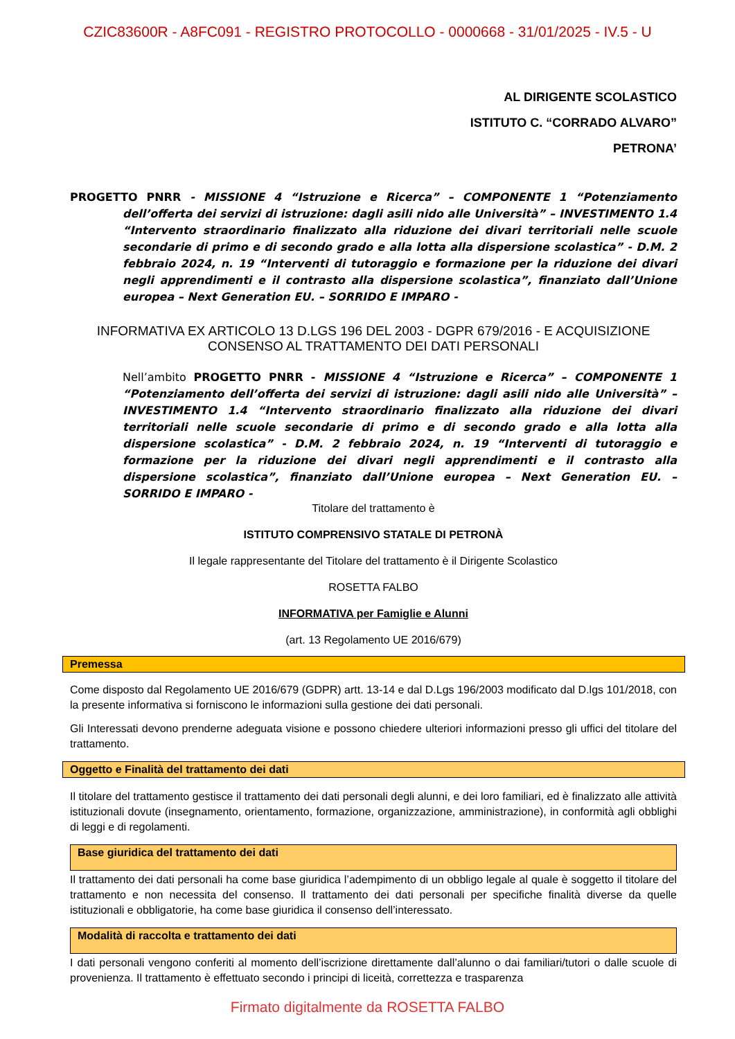CZIC83600R - A8FC091 - REGISTRO PROTOCOLLO - 0000668 - 31/01/2025 - IV.5 - U
AL DIRIGENTE SCOLASTICO
ISTITUTO C. “CORRADO ALVARO”
PETRONA’
PROGETTO PNRR - MISSIONE 4 “Istruzione e Ricerca” – COMPONENTE 1 “Potenziamento dell’offerta dei servizi di istruzione: dagli asili nido alle Università” – INVESTIMENTO 1.4 “Intervento straordinario finalizzato alla riduzione dei divari territoriali nelle scuole secondarie di primo e di secondo grado e alla lotta alla dispersione scolastica” - D.M. 2 febbraio 2024, n. 19 “Interventi di tutoraggio e formazione per la riduzione dei divari negli apprendimenti e il contrasto alla dispersione scolastica”, finanziato dall’Unione europea – Next Generation EU. – SORRIDO E IMPARO -
INFORMATIVA EX ARTICOLO 13 D.LGS 196 DEL 2003 - DGPR 679/2016 - E ACQUISIZIONE CONSENSO AL TRATTAMENTO DEI DATI PERSONALI
Nell’ambito PROGETTO PNRR - MISSIONE 4 “Istruzione e Ricerca” – COMPONENTE 1 “Potenziamento dell’offerta dei servizi di istruzione: dagli asili nido alle Università” – INVESTIMENTO 1.4 “Intervento straordinario finalizzato alla riduzione dei divari territoriali nelle scuole secondarie di primo e di secondo grado e alla lotta alla dispersione scolastica” - D.M. 2 febbraio 2024, n. 19 “Interventi di tutoraggio e formazione per la riduzione dei divari negli apprendimenti e il contrasto alla dispersione scolastica”, finanziato dall’Unione europea – Next Generation EU. – SORRIDO E IMPARO -
Titolare del trattamento è
ISTITUTO COMPRENSIVO STATALE DI PETRONÀ
Il legale rappresentante del Titolare del trattamento è il Dirigente Scolastico
ROSETTA FALBO
INFORMATIVA per Famiglie e Alunni
(art. 13 Regolamento UE 2016/679)
Premessa
Come disposto dal Regolamento UE 2016/679 (GDPR) artt. 13-14 e dal D.Lgs 196/2003 modificato dal D.lgs 101/2018, con la presente informativa si forniscono le informazioni sulla gestione dei dati personali.
Gli Interessati devono prenderne adeguata visione e possono chiedere ulteriori informazioni presso gli uffici del titolare del trattamento.
Oggetto e Finalità del trattamento dei dati
Il titolare del trattamento gestisce il trattamento dei dati personali degli alunni, e dei loro familiari, ed è finalizzato alle attività istituzionali dovute (insegnamento, orientamento, formazione, organizzazione, amministrazione), in conformità agli obblighi di leggi e di regolamenti.
Base giuridica del trattamento dei dati
Il trattamento dei dati personali ha come base giuridica l’adempimento di un obbligo legale al quale è soggetto il titolare del trattamento e non necessita del consenso. Il trattamento dei dati personali per specifiche finalità diverse da quelle istituzionali e obbligatorie, ha come base giuridica il consenso dell’interessato.
Modalità di raccolta e trattamento dei dati
I dati personali vengono conferiti al momento dell’iscrizione direttamente dall’alunno o dai familiari/tutori o dalle scuole di provenienza. Il trattamento è effettuato secondo i principi di liceità, correttezza e trasparenza
Firmato digitalmente da ROSETTA FALBO